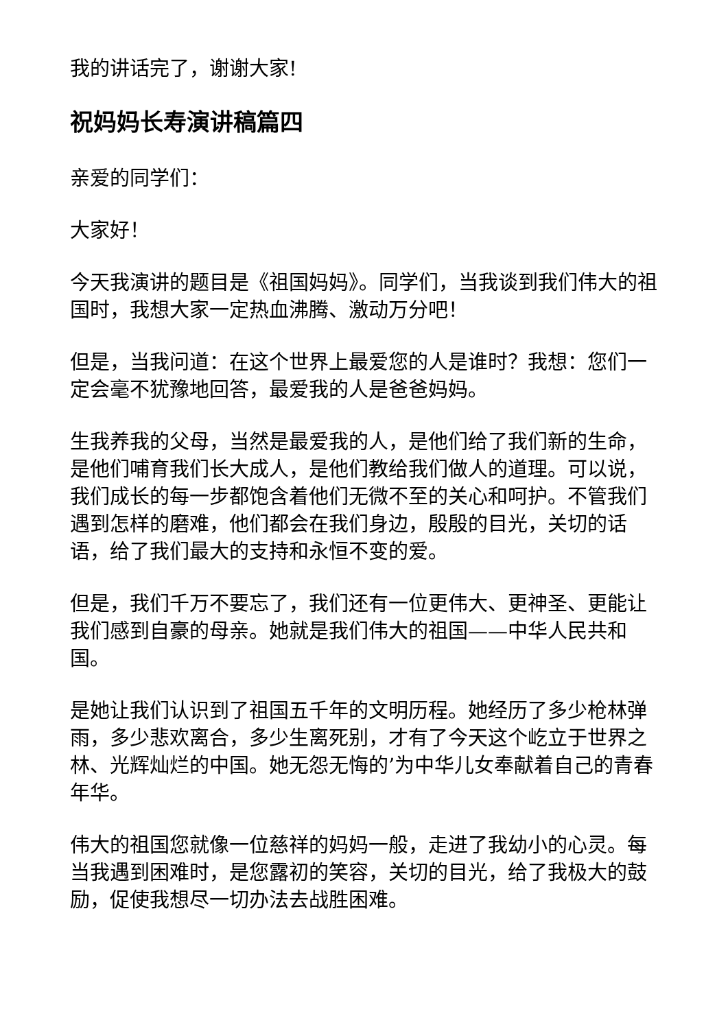我的讲话完了，谢谢大家!
祝妈妈长寿演讲稿篇四
亲爱的同学们：
大家好！
今天我演讲的题目是《祖国妈妈》。同学们，当我谈到我们伟大的祖国时，我想大家一定热血沸腾、激动万分吧！
但是，当我问道：在这个世界上最爱您的人是谁时？我想：您们一定会毫不犹豫地回答，最爱我的人是爸爸妈妈。
生我养我的父母，当然是最爱我的人，是他们给了我们新的生命，是他们哺育我们长大成人，是他们教给我们做人的道理。可以说，我们成长的每一步都饱含着他们无微不至的关心和呵护。不管我们遇到怎样的磨难，他们都会在我们身边，殷殷的目光，关切的话语，给了我们最大的支持和永恒不变的爱。
但是，我们千万不要忘了，我们还有一位更伟大、更神圣、更能让我们感到自豪的母亲。她就是我们伟大的祖国——中华人民共和国。
是她让我们认识到了祖国五千年的文明历程。她经历了多少枪林弹雨，多少悲欢离合，多少生离死别，才有了今天这个屹立于世界之林、光辉灿烂的中国。她无怨无悔的’为中华儿女奉献着自己的青春年华。
伟大的祖国您就像一位慈祥的妈妈一般，走进了我幼小的心灵。每当我遇到困难时，是您露初的笑容，关切的目光，给了我极大的鼓励，促使我想尽一切办法去战胜困难。